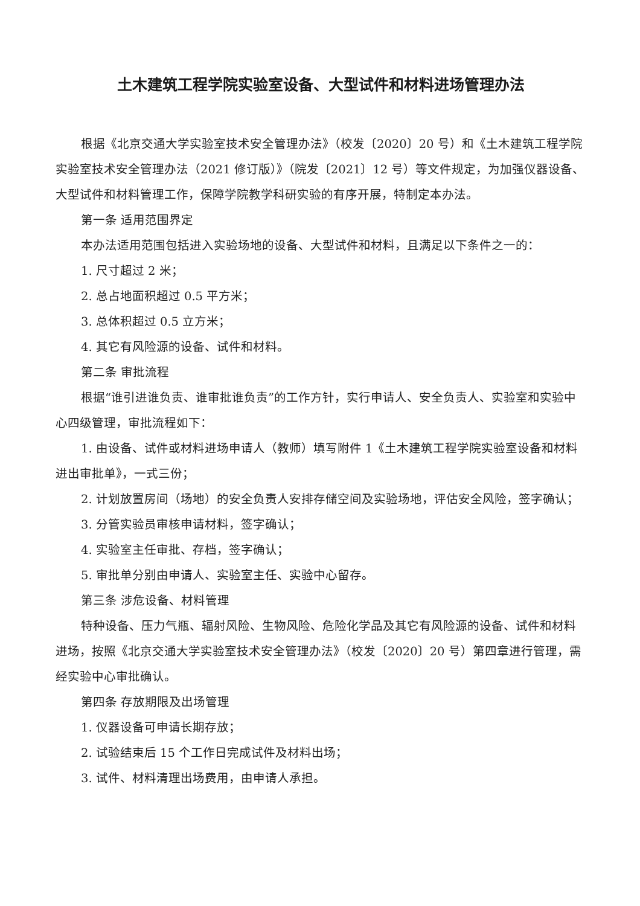土木建筑工程学院实验室设备、大型试件和材料进场管理办法
根据《北京交通大学实验室技术安全管理办法》（校发〔2020〕20 号）和《土木建筑工程学院实验室技术安全管理办法（2021 修订版）》（院发〔2021〕12 号）等文件规定，为加强仪器设备、大型试件和材料管理工作，保障学院教学科研实验的有序开展，特制定本办法。
第一条 适用范围界定
本办法适用范围包括进入实验场地的设备、大型试件和材料，且满足以下条件之一的：
1. 尺寸超过 2 米；
2. 总占地面积超过 0.5 平方米；
3. 总体积超过 0.5 立方米；
4. 其它有风险源的设备、试件和材料。
第二条 审批流程
根据“谁引进谁负责、谁审批谁负责”的工作方针，实行申请人、安全负责人、实验室和实验中心四级管理，审批流程如下：
1. 由设备、试件或材料进场申请人（教师）填写附件 1《土木建筑工程学院实验室设备和材料进出审批单》，一式三份；
2. 计划放置房间（场地）的安全负责人安排存储空间及实验场地，评估安全风险，签字确认；
3. 分管实验员审核申请材料，签字确认；
4. 实验室主任审批、存档，签字确认；
5. 审批单分别由申请人、实验室主任、实验中心留存。
第三条 涉危设备、材料管理
特种设备、压力气瓶、辐射风险、生物风险、危险化学品及其它有风险源的设备、试件和材料进场，按照《北京交通大学实验室技术安全管理办法》（校发〔2020〕20 号）第四章进行管理，需经实验中心审批确认。
第四条 存放期限及出场管理
1. 仪器设备可申请长期存放；
2. 试验结束后 15 个工作日完成试件及材料出场；
3. 试件、材料清理出场费用，由申请人承担。